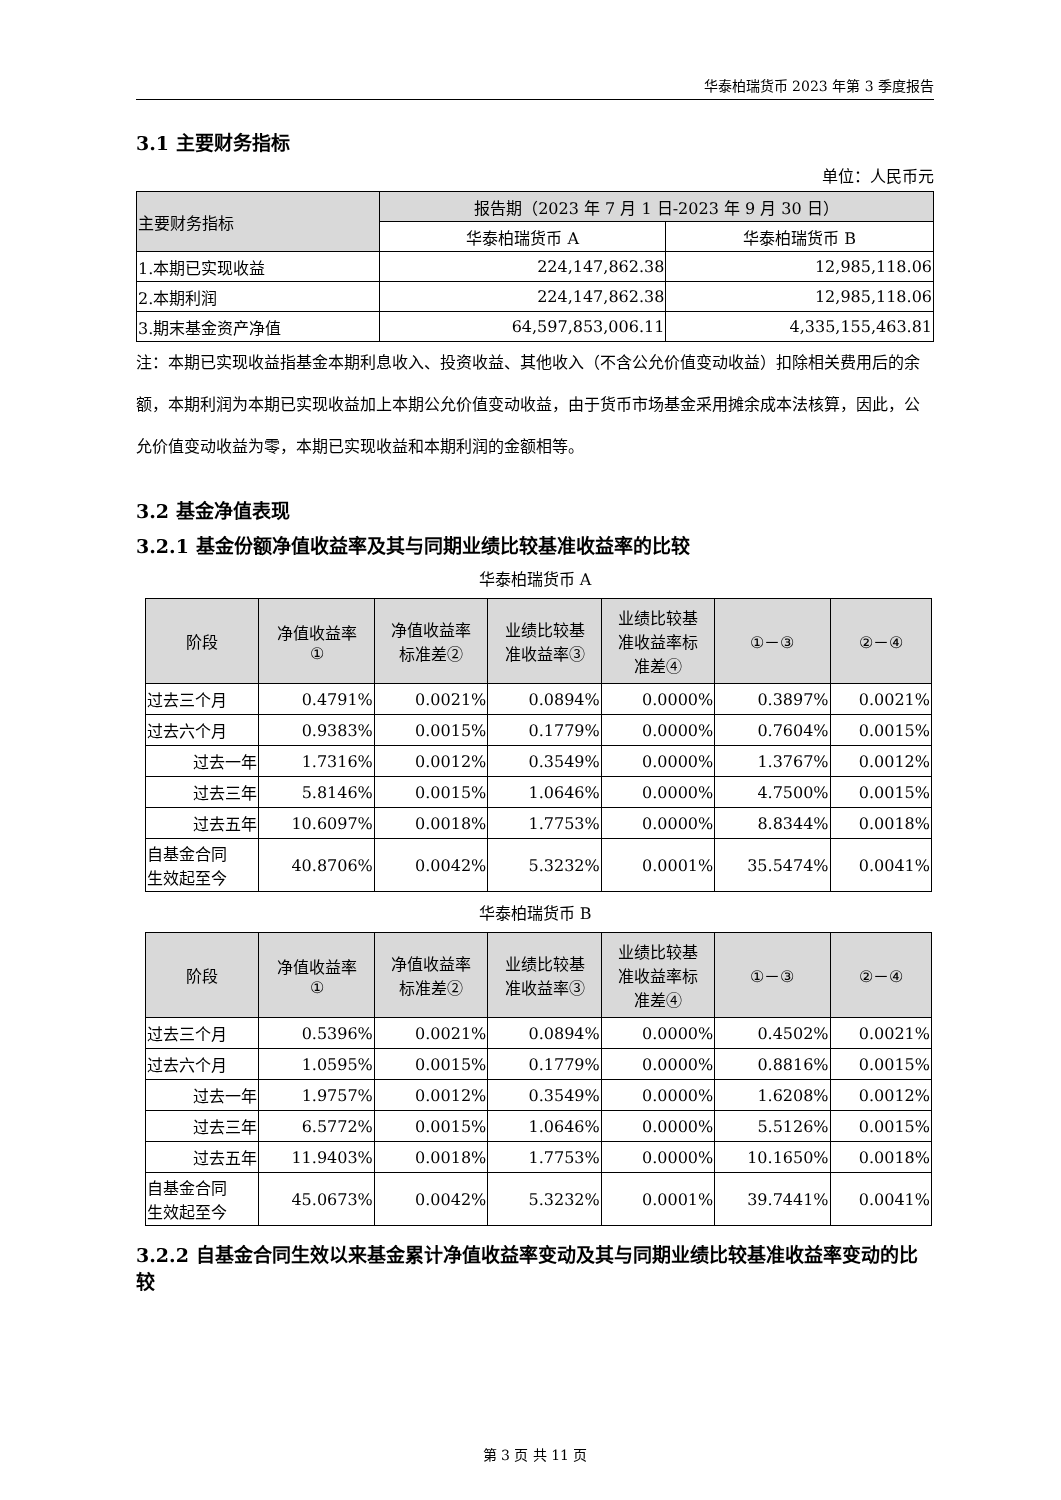华泰柏瑞货币 2023 年第 3 季度报告
3.1 主要财务指标
单位：人民币元
| 主要财务指标 | 报告期（2023 年 7 月 1 日-2023 年 9 月 30 日） | |
| --- | --- | --- |
| | 华泰柏瑞货币 A | 华泰柏瑞货币 B |
| 1.本期已实现收益 | 224,147,862.38 | 12,985,118.06 |
| 2.本期利润 | 224,147,862.38 | 12,985,118.06 |
| 3.期末基金资产净值 | 64,597,853,006.11 | 4,335,155,463.81 |
注：本期已实现收益指基金本期利息收入、投资收益、其他收入（不含公允价值变动收益）扣除相关费用后的余额，本期利润为本期已实现收益加上本期公允价值变动收益，由于货币市场基金采用摊余成本法核算，因此，公允价值变动收益为零，本期已实现收益和本期利润的金额相等。
3.2 基金净值表现
3.2.1 基金份额净值收益率及其与同期业绩比较基准收益率的比较
华泰柏瑞货币 A
| 阶段 | 净值收益率 ① | 净值收益率 标准差② | 业绩比较基 准收益率③ | 业绩比较基 准收益率标 准差④ | ①－③ | ②－④ |
| --- | --- | --- | --- | --- | --- | --- |
| 过去三个月 | 0.4791% | 0.0021% | 0.0894% | 0.0000% | 0.3897% | 0.0021% |
| 过去六个月 | 0.9383% | 0.0015% | 0.1779% | 0.0000% | 0.7604% | 0.0015% |
| 过去一年 | 1.7316% | 0.0012% | 0.3549% | 0.0000% | 1.3767% | 0.0012% |
| 过去三年 | 5.8146% | 0.0015% | 1.0646% | 0.0000% | 4.7500% | 0.0015% |
| 过去五年 | 10.6097% | 0.0018% | 1.7753% | 0.0000% | 8.8344% | 0.0018% |
| 自基金合同 生效起至今 | 40.8706% | 0.0042% | 5.3232% | 0.0001% | 35.5474% | 0.0041% |
华泰柏瑞货币 B
| 阶段 | 净值收益率 ① | 净值收益率 标准差② | 业绩比较基 准收益率③ | 业绩比较基 准收益率标 准差④ | ①－③ | ②－④ |
| --- | --- | --- | --- | --- | --- | --- |
| 过去三个月 | 0.5396% | 0.0021% | 0.0894% | 0.0000% | 0.4502% | 0.0021% |
| 过去六个月 | 1.0595% | 0.0015% | 0.1779% | 0.0000% | 0.8816% | 0.0015% |
| 过去一年 | 1.9757% | 0.0012% | 0.3549% | 0.0000% | 1.6208% | 0.0012% |
| 过去三年 | 6.5772% | 0.0015% | 1.0646% | 0.0000% | 5.5126% | 0.0015% |
| 过去五年 | 11.9403% | 0.0018% | 1.7753% | 0.0000% | 10.1650% | 0.0018% |
| 自基金合同 生效起至今 | 45.0673% | 0.0042% | 5.3232% | 0.0001% | 39.7441% | 0.0041% |
3.2.2 自基金合同生效以来基金累计净值收益率变动及其与同期业绩比较基准收益率变动的比较
第 3 页 共 11 页